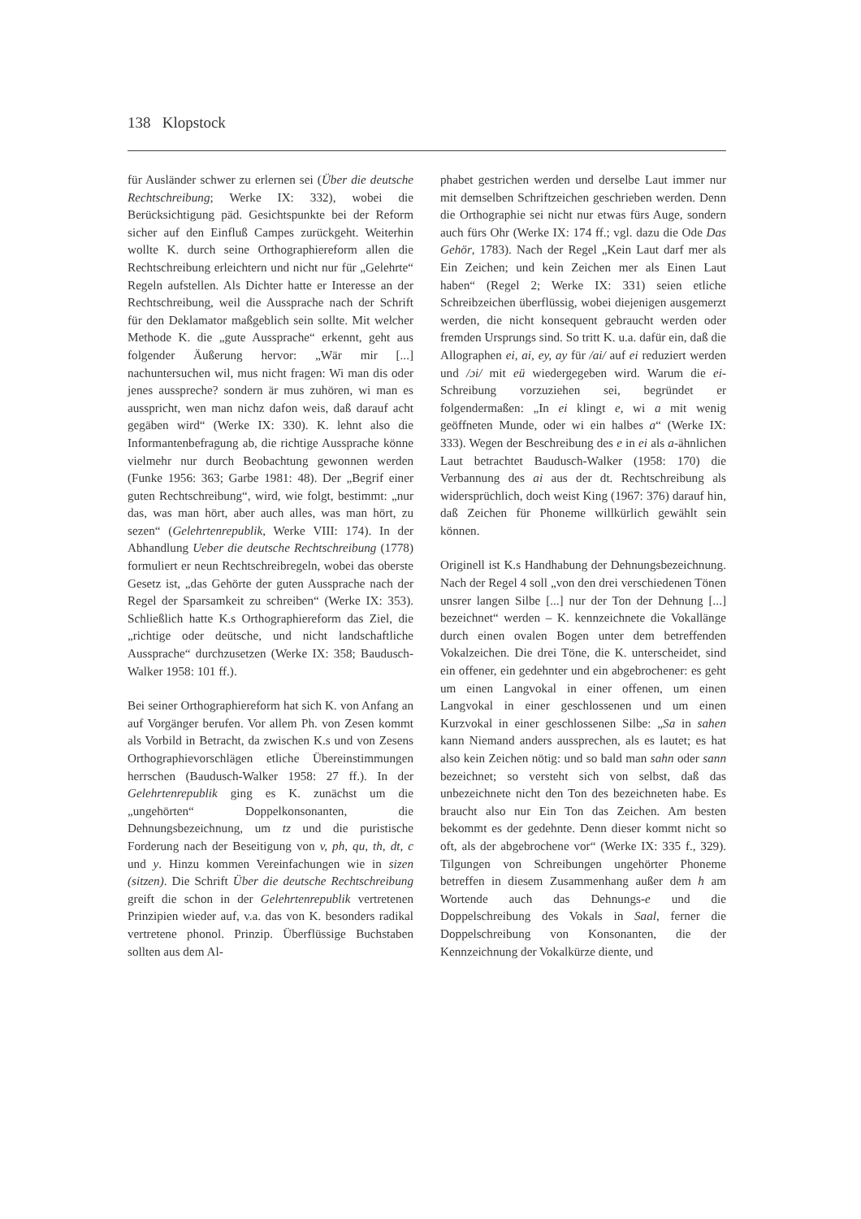138 Klopstock
für Ausländer schwer zu erlernen sei (Über die deutsche Rechtschreibung; Werke IX: 332), wobei die Berücksichtigung päd. Gesichtspunkte bei der Reform sicher auf den Einfluß Campes zurückgeht. Weiterhin wollte K. durch seine Orthographiereform allen die Rechtschreibung erleichtern und nicht nur für „Gelehrte“ Regeln aufstellen. Als Dichter hatte er Interesse an der Rechtschreibung, weil die Aussprache nach der Schrift für den Deklamator maßgeblich sein sollte. Mit welcher Methode K. die „gute Aussprache“ erkennt, geht aus folgender Äußerung hervor: „Wär mir [...] nachuntersuchen wil, mus nicht fragen: Wi man dis oder jenes ausspreche? sondern är mus zuhören, wi man es ausspricht, wen man nichz dafon weis, daß darauf acht gegäben wird“ (Werke IX: 330). K. lehnt also die Informantenbefragung ab, die richtige Aussprache könne vielmehr nur durch Beobachtung gewonnen werden (Funke 1956: 363; Garbe 1981: 48). Der „Begrif einer guten Rechtschreibung“, wird, wie folgt, bestimmt: „nur das, was man hört, aber auch alles, was man hört, zu sezen“ (Gelehrtenrepublik, Werke VIII: 174). In der Abhandlung Ueber die deutsche Rechtschreibung (1778) formuliert er neun Rechtschreibregeln, wobei das oberste Gesetz ist, „das Gehörte der guten Aussprache nach der Regel der Sparsamkeit zu schreiben“ (Werke IX: 353). Schließlich hatte K.s Orthographiereform das Ziel, die „richtige oder deütsche, und nicht landschaftliche Aussprache“ durchzusetzen (Werke IX: 358; Baudusch-Walker 1958: 101 ff.).
Bei seiner Orthographiereform hat sich K. von Anfang an auf Vorgänger berufen. Vor allem Ph. von Zesen kommt als Vorbild in Betracht, da zwischen K.s und von Zesens Orthographievorschlägen etliche Übereinstimmungen herrschen (Baudusch-Walker 1958: 27 ff.). In der Gelehrtenrepublik ging es K. zunächst um die „ungehörten“ Doppelkonsonanten, die Dehnungsbezeichnung, um tz und die puristische Forderung nach der Beseitigung von v, ph, qu, th, dt, c und y. Hinzu kommen Vereinfachungen wie in sizen (sitzen). Die Schrift Über die deutsche Rechtschreibung greift die schon in der Gelehrtenrepublik vertretenen Prinzipien wieder auf, v.a. das von K. besonders radikal vertretene phonol. Prinzip. Überflüssige Buchstaben sollten aus dem Al-
phabet gestrichen werden und derselbe Laut immer nur mit demselben Schriftzeichen geschrieben werden. Denn die Orthographie sei nicht nur etwas fürs Auge, sondern auch fürs Ohr (Werke IX: 174 ff.; vgl. dazu die Ode Das Gehör, 1783). Nach der Regel „Kein Laut darf mer als Ein Zeichen; und kein Zeichen mer als Einen Laut haben“ (Regel 2; Werke IX: 331) seien etliche Schreibzeichen überflüssig, wobei diejenigen ausgemerzt werden, die nicht konsequent gebraucht werden oder fremden Ursprungs sind. So tritt K. u.a. dafür ein, daß die Allographen ei, ai, ey, ay für /ai/ auf ei reduziert werden und /ɔi/ mit eü wiedergegeben wird. Warum die ei-Schreibung vorzuziehen sei, begründet er folgendermaßen: „In ei klingt e, wi a mit wenig geöffneten Munde, oder wi ein halbes a“ (Werke IX: 333). Wegen der Beschreibung des e in ei als a-ähnlichen Laut betrachtet Baudusch-Walker (1958: 170) die Verbannung des ai aus der dt. Rechtschreibung als widersprüchlich, doch weist King (1967: 376) darauf hin, daß Zeichen für Phoneme willkürlich gewählt sein können.
Originell ist K.s Handhabung der Dehnungsbezeichnung. Nach der Regel 4 soll „von den drei verschiedenen Tönen unsrer langen Silbe [...] nur der Ton der Dehnung [...] bezeichnet“ werden – K. kennzeichnete die Vokallänge durch einen ovalen Bogen unter dem betreffenden Vokalzeichen. Die drei Töne, die K. unterscheidet, sind ein offener, ein gedehnter und ein abgebrochener: es geht um einen Langvokal in einer offenen, um einen Langvokal in einer geschlossenen und um einen Kurzvokal in einer geschlossenen Silbe: „Sa in sahen kann Niemand anders aussprechen, als es lautet; es hat also kein Zeichen nötig: und so bald man sahn oder sann bezeichnet; so versteht sich von selbst, daß das unbezeichnete nicht den Ton des bezeichneten habe. Es braucht also nur Ein Ton das Zeichen. Am besten bekommt es der gedehnte. Denn dieser kommt nicht so oft, als der abgebrochene vor“ (Werke IX: 335 f., 329). Tilgungen von Schreibungen ungehörter Phoneme betreffen in diesem Zusammenhang außer dem h am Wortende auch das Dehnungs-e und die Doppelschreibung des Vokals in Saal, ferner die Doppelschreibung von Konsonanten, die der Kennzeichnung der Vokalkürze diente, und